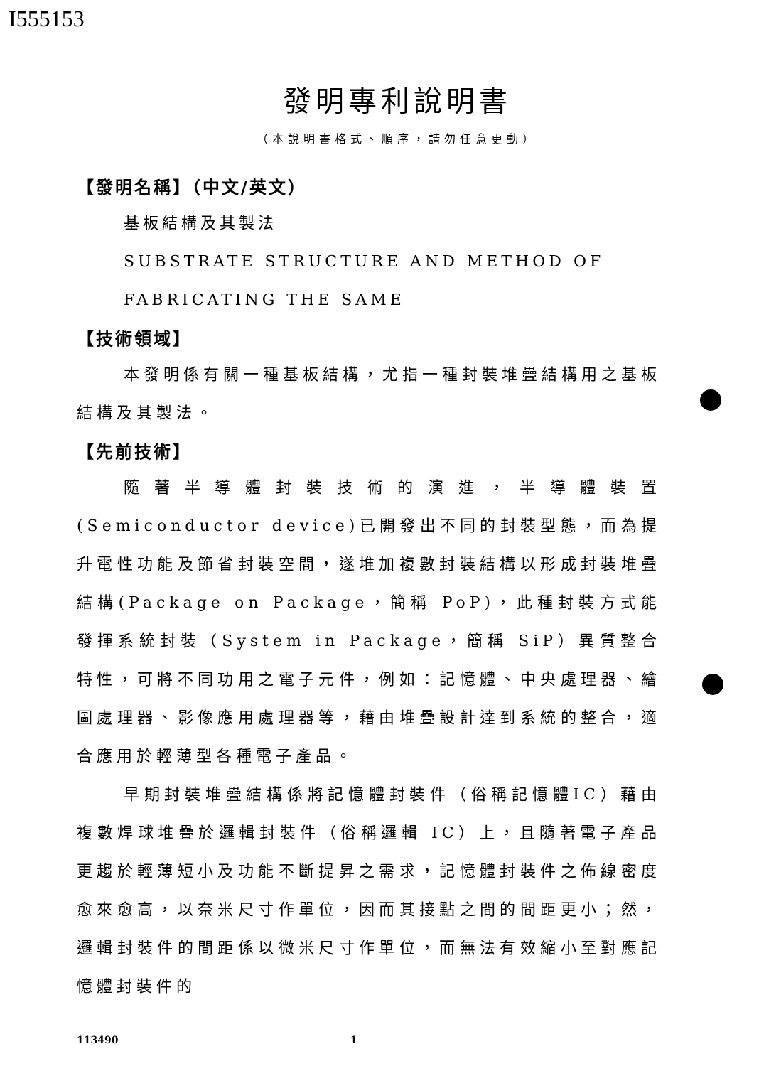I555153
發明專利說明書
（本說明書格式、順序，請勿任意更動）
【發明名稱】（中文/英文）
基板結構及其製法
SUBSTRATE STRUCTURE AND METHOD OF
FABRICATING THE SAME
【技術領域】
本發明係有關一種基板結構，尤指一種封裝堆疊結構用之基板結構及其製法。
【先前技術】
隨著半導體封裝技術的演進，半導體裝置(Semiconductor device)已開發出不同的封裝型態，而為提升電性功能及節省封裝空間，遂堆加複數封裝結構以形成封裝堆疊結構(Package on Package，簡稱 PoP)，此種封裝方式能發揮系統封裝（System in Package，簡稱 SiP）異質整合特性，可將不同功用之電子元件，例如：記憶體、中央處理器、繪圖處理器、影像應用處理器等，藉由堆疊設計達到系統的整合，適合應用於輕薄型各種電子產品。
早期封裝堆疊結構係將記憶體封裝件（俗稱記憶體IC）藉由複數焊球堆疊於邏輯封裝件（俗稱邏輯 IC）上，且隨著電子產品更趨於輕薄短小及功能不斷提昇之需求，記憶體封裝件之佈線密度愈來愈高，以奈米尺寸作單位，因而其接點之間的間距更小；然，邏輯封裝件的間距係以微米尺寸作單位，而無法有效縮小至對應記憶體封裝件的
113490 1